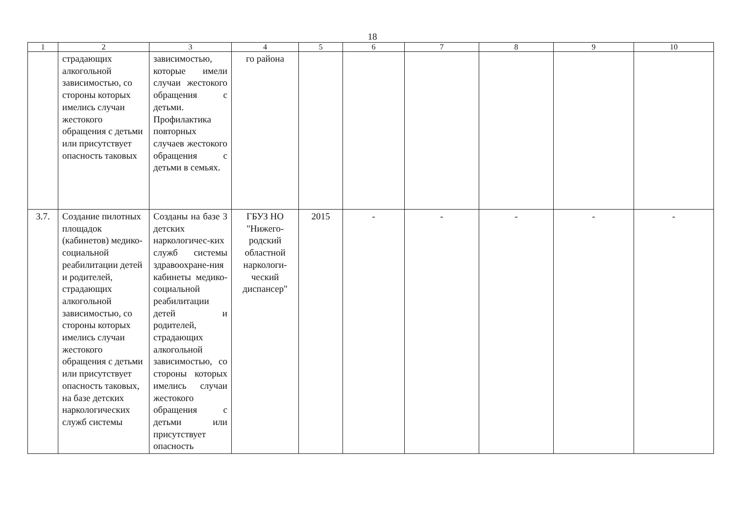18
| 1 | 2 | 3 | 4 | 5 | 6 | 7 | 8 | 9 | 10 |
| --- | --- | --- | --- | --- | --- | --- | --- | --- | --- |
| | страдающих алкогольной зависимостью, со стороны которых имелись случаи жестокого обращения с детьми или присутствует опасность таковых | зависимостью, которые имели случаи жестокого обращения с детьми. Профилактика повторных случаев жестокого обращения с детьми в семьях. | го района | | | | | | |
| 3.7. | Создание пилотных площадок (кабинетов) медико-социальной реабилитации детей и родителей, страдающих алкогольной зависимостью, со стороны которых имелись случаи жестокого обращения с детьми или присутствует опасность таковых, на базе детских наркологических служб системы | Созданы на базе 3 детских наркологичес-ких служб системы здравоохране-ния кабинеты медико-социальной реабилитации детей и родителей, страдающих алкогольной зависимостью, со стороны которых имелись случаи жестокого обращения с детьми или присутствует опасность | ГБУЗ НО "Нижего-родский областной наркологи-ческий диспансер" | 2015 | - | - | - | - | - |